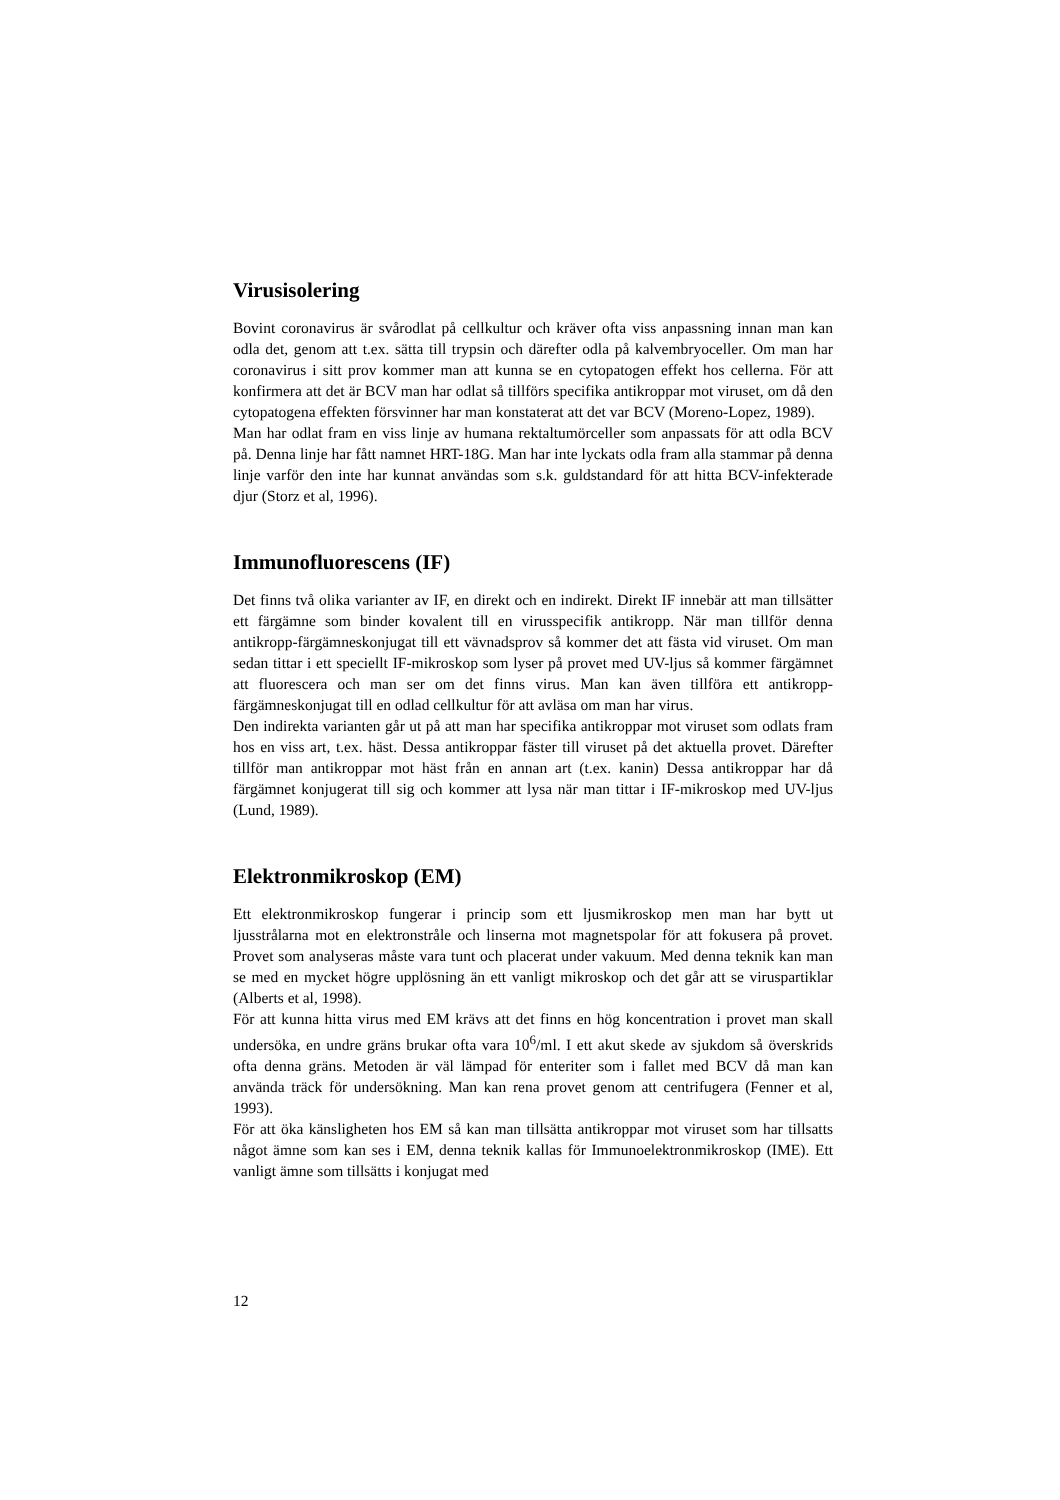Virusisolering
Bovint coronavirus är svårodlat på cellkultur och kräver ofta viss anpassning innan man kan odla det, genom att t.ex. sätta till trypsin och därefter odla på kalvembryoceller. Om man har coronavirus i sitt prov kommer man att kunna se en cytopatogen effekt hos cellerna. För att konfirmera att det är BCV man har odlat så tillförs specifika antikroppar mot viruset, om då den cytopatogena effekten försvinner har man konstaterat att det var BCV (Moreno-Lopez, 1989).
Man har odlat fram en viss linje av humana rektaltumörceller som anpassats för att odla BCV på. Denna linje har fått namnet HRT-18G. Man har inte lyckats odla fram alla stammar på denna linje varför den inte har kunnat användas som s.k. guldstandard för att hitta BCV-infekterade djur (Storz et al, 1996).
Immunofluorescens (IF)
Det finns två olika varianter av IF, en direkt och en indirekt. Direkt IF innebär att man tillsätter ett färgämne som binder kovalent till en virusspecifik antikropp. När man tillför denna antikropp-färgämneskonjugat till ett vävnadsprov så kommer det att fästa vid viruset. Om man sedan tittar i ett speciellt IF-mikroskop som lyser på provet med UV-ljus så kommer färgämnet att fluorescera och man ser om det finns virus. Man kan även tillföra ett antikropp-färgämneskonjugat till en odlad cellkultur för att avläsa om man har virus.
Den indirekta varianten går ut på att man har specifika antikroppar mot viruset som odlats fram hos en viss art, t.ex. häst. Dessa antikroppar fäster till viruset på det aktuella provet. Därefter tillför man antikroppar mot häst från en annan art (t.ex. kanin) Dessa antikroppar har då färgämnet konjugerat till sig och kommer att lysa när man tittar i IF-mikroskop med UV-ljus (Lund, 1989).
Elektronmikroskop (EM)
Ett elektronmikroskop fungerar i princip som ett ljusmikroskop men man har bytt ut ljusstrålarna mot en elektronstråle och linserna mot magnetspolar för att fokusera på provet. Provet som analyseras måste vara tunt och placerat under vakuum. Med denna teknik kan man se med en mycket högre upplösning än ett vanligt mikroskop och det går att se viruspartiklar (Alberts et al, 1998).
För att kunna hitta virus med EM krävs att det finns en hög koncentration i provet man skall undersöka, en undre gräns brukar ofta vara 10<sup>6</sup>/ml. I ett akut skede av sjukdom så överskrids ofta denna gräns. Metoden är väl lämpad för enteriter som i fallet med BCV då man kan använda träck för undersökning. Man kan rena provet genom att centrifugera (Fenner et al, 1993).
För att öka känsligheten hos EM så kan man tillsätta antikroppar mot viruset som har tillsatts något ämne som kan ses i EM, denna teknik kallas för Immunoelektronmikroskop (IME). Ett vanligt ämne som tillsätts i konjugat med
12